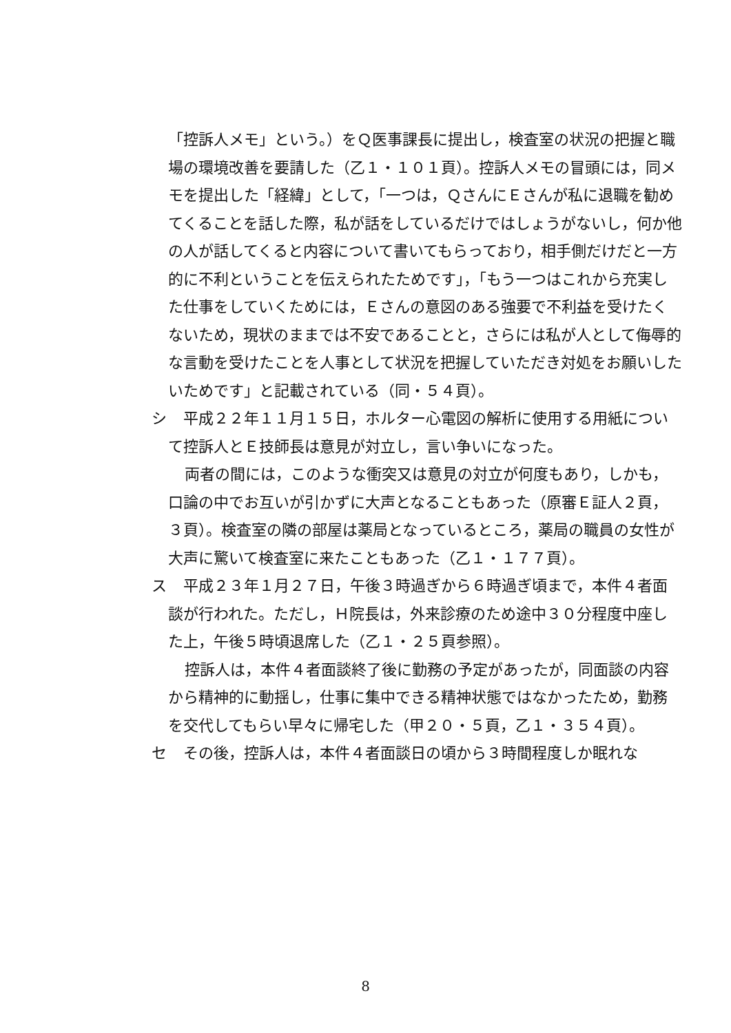「控訴人メモ」という。）をＱ医事課長に提出し，検査室の状況の把握と職場の環境改善を要請した（乙１・１０１頁）。控訴人メモの冒頭には，同メモを提出した「経緯」として，「一つは，ＱさんにＥさんが私に退職を勧めてくることを話した際，私が話をしているだけではしょうがないし，何か他の人が話してくると内容について書いてもらっており，相手側だけだと一方的に不利ということを伝えられたためです」，「もう一つはこれから充実した仕事をしていくためには，Ｅさんの意図のある強要で不利益を受けたくないため，現状のままでは不安であることと，さらには私が人として侮辱的な言動を受けたことを人事として状況を把握していただき対処をお願いしたいためです」と記載されている（同・５４頁）。
シ 　平成２２年１１月１５日，ホルター心電図の解析に使用する用紙について控訴人とＥ技師長は意見が対立し，言い争いになった。
両者の間には，このような衝突又は意見の対立が何度もあり，しかも，口論の中でお互いが引かずに大声となることもあった（原審Ｅ証人２頁，３頁）。検査室の隣の部屋は薬局となっているところ，薬局の職員の女性が大声に驚いて検査室に来たこともあった（乙１・１７７頁）。
ス 　平成２３年１月２７日，午後３時過ぎから６時過ぎ頃まで，本件４者面談が行われた。ただし，Ｈ院長は，外来診療のため途中３０分程度中座した上，午後５時頃退席した（乙１・２５頁参照）。
控訴人は，本件４者面談終了後に勤務の予定があったが，同面談の内容から精神的に動揺し，仕事に集中できる精神状態ではなかったため，勤務を交代してもらい早々に帰宅した（甲２０・５頁，乙１・３５４頁）。
セ 　その後，控訴人は，本件４者面談日の頃から３時間程度しか眠れな
8